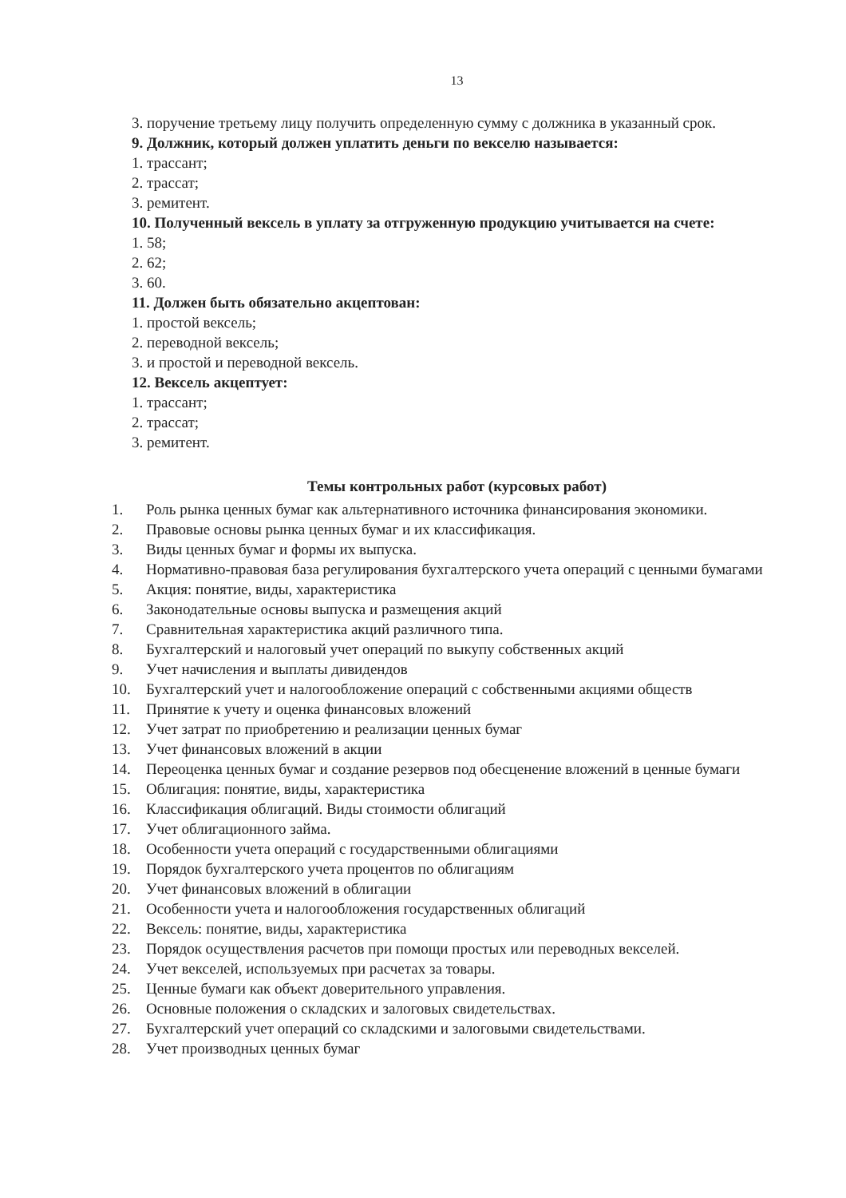13
3. поручение третьему лицу получить определенную сумму с должника в указанный срок.
9. Должник, который должен уплатить деньги по векселю называется:
1. трассант;
2. трассат;
3. ремитент.
10. Полученный вексель в уплату за отгруженную продукцию учитывается на счете:
1. 58;
2. 62;
3. 60.
11. Должен быть обязательно акцептован:
1. простой вексель;
2. переводной вексель;
3. и простой и переводной вексель.
12. Вексель акцептует:
1. трассант;
2. трассат;
3. ремитент.
Темы контрольных работ (курсовых работ)
1. Роль рынка ценных бумаг как альтернативного источника финансирования экономики.
2. Правовые основы рынка ценных бумаг и их классификация.
3. Виды ценных бумаг и формы их выпуска.
4. Нормативно-правовая база регулирования бухгалтерского учета операций с ценными бумагами
5. Акция: понятие, виды, характеристика
6. Законодательные основы выпуска и размещения акций
7. Сравнительная характеристика акций различного типа.
8. Бухгалтерский и налоговый учет операций по выкупу собственных акций
9. Учет начисления и выплаты дивидендов
10. Бухгалтерский учет и налогообложение операций с собственными акциями обществ
11. Принятие к учету и оценка финансовых вложений
12. Учет затрат по приобретению и реализации ценных бумаг
13. Учет финансовых вложений в акции
14. Переоценка ценных бумаг и создание резервов под обесценение вложений в ценные бумаги
15. Облигация: понятие, виды, характеристика
16. Классификация облигаций. Виды стоимости облигаций
17. Учет облигационного займа.
18. Особенности учета операций с государственными облигациями
19. Порядок бухгалтерского учета процентов по облигациям
20. Учет финансовых вложений в облигации
21. Особенности учета и налогообложения государственных облигаций
22. Вексель: понятие, виды, характеристика
23. Порядок осуществления расчетов при помощи простых или переводных векселей.
24. Учет векселей, используемых при расчетах за товары.
25. Ценные бумаги как объект доверительного управления.
26. Основные положения о складских и залоговых свидетельствах.
27. Бухгалтерский учет операций со складскими и залоговыми свидетельствами.
28. Учет производных ценных бумаг